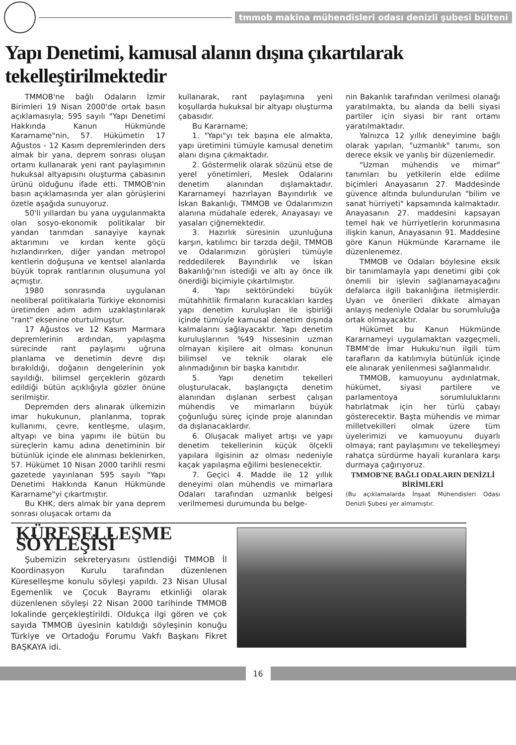tmmob makina mühendisleri odası denizli şubesi bülteni
Yapı Denetimi, kamusal alanın dışına çıkartılarak tekelleştirilmektedir
TMMOB'ne bağlı Odaların İzmir Birimleri 19 Nisan 2000'de ortak basın açıklamasıyla; 595 sayılı "Yapı Denetimi Hakkında Kanun Hükmünde Kararname"nin, 57. Hükümetin 17 Ağustos - 12 Kasım depremlerinden ders almak bir yana, deprem sonrası oluşan ortamı kullanarak yeni rant paylaşımının hukuksal altyapısını oluşturma çabasının ürünü olduğunu ifade etti. TMMOB'nin basın açıklamasında yer alan görüşlerini özetle aşağıda sunuyoruz.
50'li yıllardan bu yana uygulanmakta olan sosyo-ekonomik politikalar bir yandan tarımdan sanayiye kaynak aktarımını ve kırdan kente göçü hızlandırırken, diğer yandan metropol kentlerin doğuşuna ve kentsel alanlarda büyük toprak rantlarının oluşumuna yol açmıştır.
1980 sonrasında uygulanan neoliberal politikalarla Türkiye ekonomisi üretimden adım adım uzaklaştırılarak "rant" eksenine oturtulmuştur.
17 Ağustos ve 12 Kasım Marmara depremlerinin ardından, yapılaşma sürecinde rant paylaşımı uğruna planlama ve denetimin devre dışı bırakıldığı, doğanın dengelerinin yok sayıldığı, bilimsel gerçeklerin gözardı edildiği bütün açıklığıyla gözler önüne serilmiştir.
Depremden ders alınarak ülkemizin imar hukukunun, planlanma, toprak kullanımı, çevre, kentleşme, ulaşım, altyapı ve bina yapımı ile bütün bu süreçlerin kamu adına denetiminin bir bütünlük içinde ele alınması beklenirken, 57. Hükümet 10 Nisan 2000 tarihli resmi gazetede yayınlanan 595 sayılı "Yapı Denetimi Hakkında Kanun Hükmünde Kararname"yi çıkartmıştır.
Bu KHK; ders almak bir yana deprem sonrası oluşacak ortamı da
kullanarak, rant paylaşımına yeni koşullarda hukuksal bir altyapı oluşturma çabasıdır.
Bu Kararname;
1. "Yapı"yı tek başına ele almakta, yapı üretimini tümüyle kamusal denetim alanı dışına çıkmaktadır.
2. Göstermelik olarak sözünü etse de yerel yönetimleri, Meslek Odalarını denetim alanından dışlamaktadır. Kararnameyi hazırlayan Bayındırlık ve İskan Bakanlığı, TMMOB ve Odalarımızın alanına müdahale ederek, Anayasayı ve yasaları çiğnemektedir.
3. Hazırlık süresinin uzunluğuna karşın, katılımcı bir tarzda değil, TMMOB ve Odalarımızın görüşleri tümüyle reddedilerek Bayındırlık ve İskan Bakanlığı'nın istediği ve altı ay önce ilk önerdiği biçimiyle çıkartılmıştır.
4. Yapı sektöründeki büyük mütahhitlik firmaların kuracakları kardeş yapı denetim kuruluşları ile işbirliği içinde tümüyle kamusal denetim dışında kalmalarını sağlayacaktır. Yapı denetim kuruluşlarının %49 hissesinin uzman olmayan kişilere ait olması konunun bilimsel ve teknik olarak ele alınmadığının bir başka kanıtıdır.
5. Yapı denetim tekelleri oluşturulacak, başlangıçta denetim alanından dışlanan serbest çalışan mühendis ve mimarların büyük çoğunluğu süreç içinde proje alanından da dışlanacaklardır.
6. Oluşacak maliyet artışı ve yapı denetim tekellerinin küçük ölçekli yapılara ilgisinin az olması nedeniyle kaçak yapılaşma eğilimi beslenecektir.
7. Geçici 4. Madde ile 12 yıllık deneyimi olan mühendis ve mimarlara Odaları tarafından uzmanlık belgesi verilmemesi durumunda bu belge-
nin Bakanlık tarafından verilmesi olanağı yaratılmakta, bu alanda da belli siyasi partiler için siyasi bir rant ortamı yaratılmaktadır.
Yalnızca 12 yıllık deneyimine bağlı olarak yapılan, "uzmanlık" tanımı, son derece eksik ve yanlış bir düzenlemedir.
"Uzman mühendis ve mimar" tanımları bu yetkilerin elde edilme biçimleri Anayasanın 27. Maddesinde güvence altında bulundurulan "bilim ve sanat hürriyeti" kapsamında kalmaktadır. Anayasanın 27. maddesini kapsayan temel hak ve hürriyetlerin korunmasına ilişkin kanun, Anayasanın 91. Maddesine göre Kanun Hükmünde Kararname ile düzenlenemez.
TMMOB ve Odaları böylesine eksik bir tanımlamayla yapı denetimi gibi çok önemli bir işlevin sağlanamayacağını defalarca ilgili bakanlığına iletmişlerdir. Uyarı ve önerileri dikkate almayan anlayış nedeniyle Odalar bu sorumluluğa ortak olmayacaktır.
Hükümet bu Kanun Hükmünde Kararnameyi uygulamaktan vazgeçmeli, TBMM'de İmar Hukuku'nun ilgili tüm tarafların da katılımıyla bütünlük içinde ele alınarak yenilenmesi sağlanmalıdır.
TMMOB, kamuoyunu aydınlatmak, hükümet, siyasi partilere ve parlamentoya sorumluluklarını hatırlatmak için her türlü çabayı gösterecektir. Başta mühendis ve mimar milletvekilleri olmak üzere tüm üyelerimizi ve kamuoyunu duyarlı olmaya; rant paylaşımını ve tekelleşmeyi rahatça sürdürme hayali kuranlara karşı durmaya çağırıyoruz.
TMMOB'NE BAĞLI ODALARIN DENİZLİ BİRİMLERİ
(Bu açıklamalarda İnşaat Mühendisleri Odası Denizli Şubesi yer almamıştır.
KÜRESELLEŞME SÖYLEŞİSİ
Şubemizin sekreteryasını üstlendiği TMMOB İl Koordinasyon Kurulu tarafından düzenlenen Küreselleşme konulu söyleşi yapıldı. 23 Nisan Ulusal Egemenlik ve Çocuk Bayramı etkinliği olarak düzenlenen söyleşi 22 Nisan 2000 tarihinde TMMOB lokalinde gerçekleştirildi. Oldukça ilgi gören ve çok sayıda TMMOB üyesinin katıldığı söyleşinin konuğu Türkiye ve Ortadoğu Forumu Vakfı Başkanı Fikret BAŞKAYA idi.
16